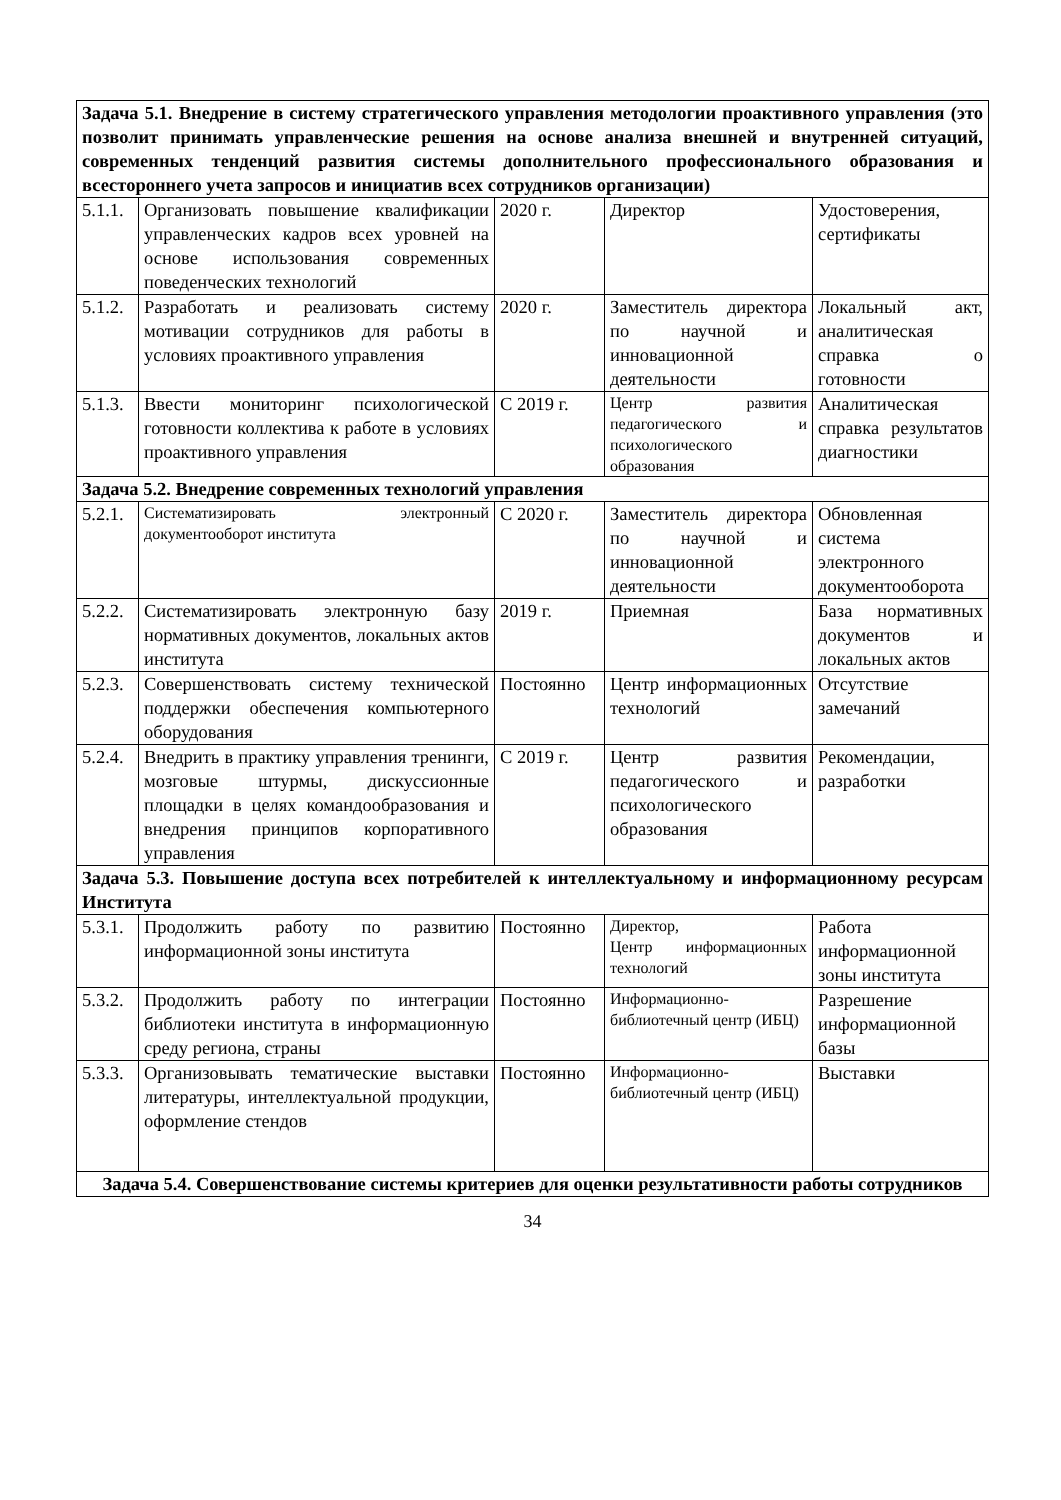| Задача 5.1. Внедрение в систему стратегического управления методологии проактивного управления (это позволит принимать управленческие решения на основе анализа внешней и внутренней ситуаций, современных тенденций развития системы дополнительного профессионального образования и всестороннего учета запросов и инициатив всех сотрудников организации) | | | | |
| 5.1.1. | Организовать повышение квалификации управленческих кадров всех уровней на основе использования современных поведенческих технологий | 2020 г. | Директор | Удостоверения, сертификаты |
| 5.1.2. | Разработать и реализовать систему мотивации сотрудников для работы в условиях проактивного управления | 2020 г. | Заместитель директора по научной и инновационной деятельности | Локальный акт, аналитическая справка о готовности |
| 5.1.3. | Ввести мониторинг психологической готовности коллектива к работе в условиях проактивного управления | С 2019 г. | Центр развития педагогического и психологического образования | Аналитическая справка результатов диагностики |
| Задача 5.2. Внедрение современных технологий управления | | | | |
| 5.2.1. | Систематизировать электронный документооборот института | С 2020 г. | Заместитель директора по научной и инновационной деятельности | Обновленная система электронного документооборота |
| 5.2.2. | Систематизировать электронную базу нормативных документов, локальных актов института | 2019 г. | Приемная | База нормативных документов и локальных актов |
| 5.2.3. | Совершенствовать систему технической поддержки обеспечения компьютерного оборудования | Постоянно | Центр информационных технологий | Отсутствие замечаний |
| 5.2.4. | Внедрить в практику управления тренинги, мозговые штурмы, дискуссионные площадки в целях командообразования и внедрения принципов корпоративного управления | С 2019 г. | Центр развития педагогического и психологического образования | Рекомендации, разработки |
| Задача 5.3. Повышение доступа всех потребителей к интеллектуальному и информационному ресурсам Института | | | | |
| 5.3.1. | Продолжить работу по развитию информационной зоны института | Постоянно | Директор, Центр информационных технологий | Работа информационной зоны института |
| 5.3.2. | Продолжить работу по интеграции библиотеки института в информационную среду региона, страны | Постоянно | Информационно-библиотечный центр (ИБЦ) | Разрешение информационной базы |
| 5.3.3. | Организовывать тематические выставки литературы, интеллектуальной продукции, оформление стендов | Постоянно | Информационно-библиотечный центр (ИБЦ) | Выставки |
| Задача 5.4. Совершенствование системы критериев для оценки результативности работы сотрудников | | | | |
34